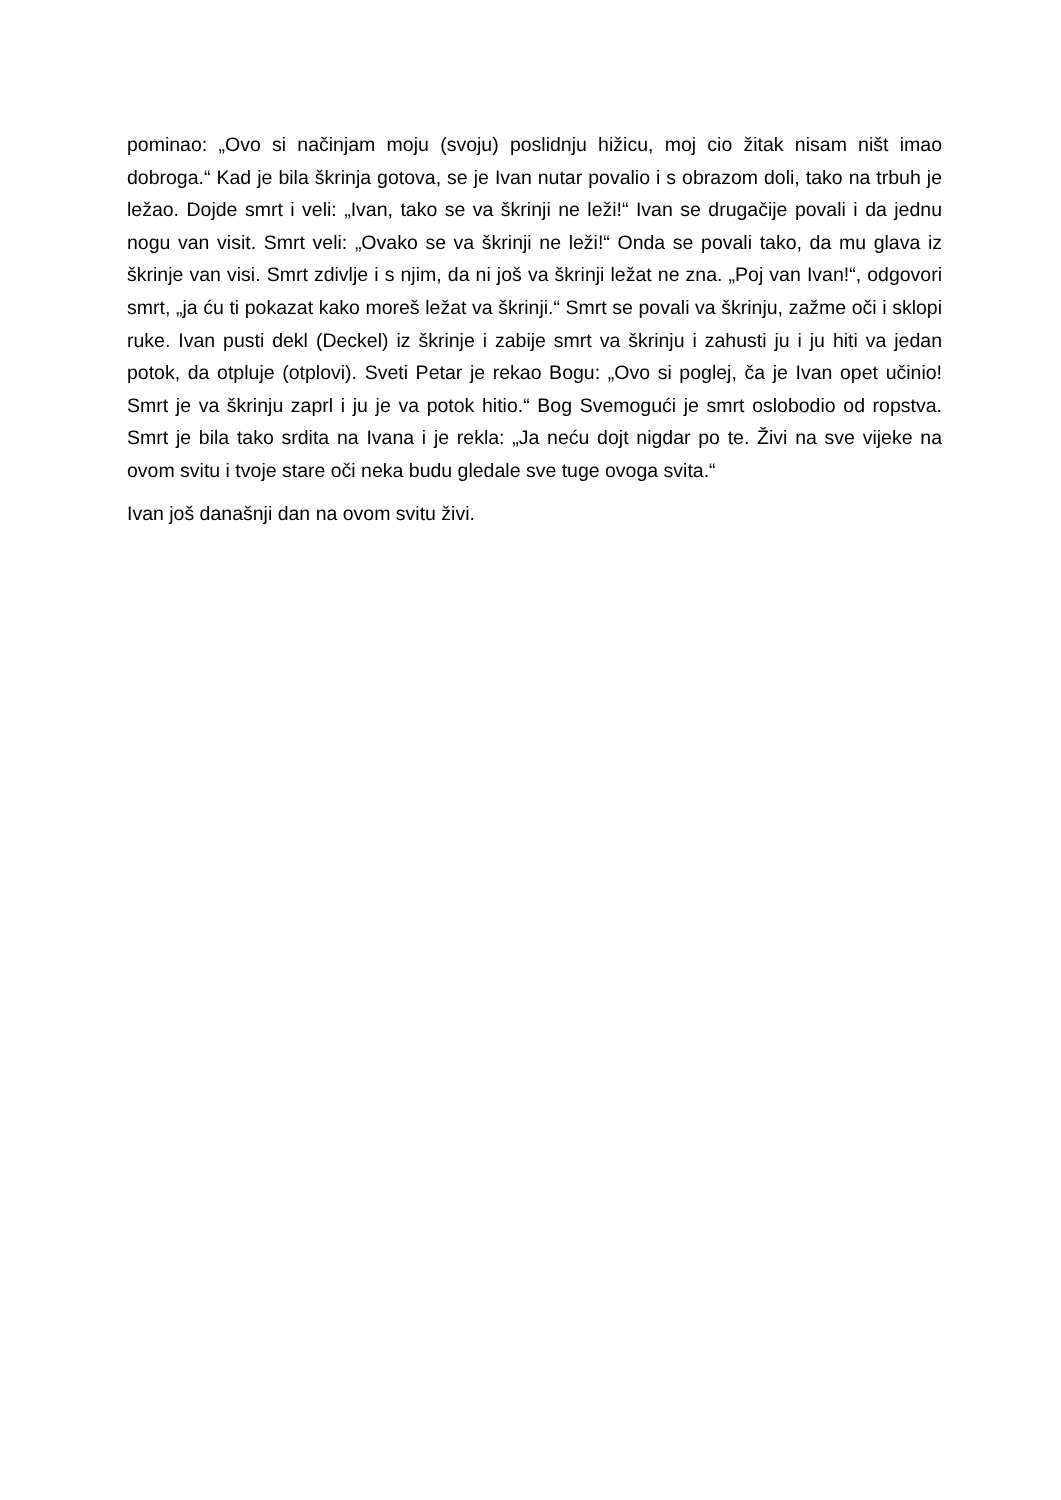pominao: „Ovo si načinjam moju (svoju) poslidnju hižicu, moj cio žitak nisam ništ imao dobroga.“ Kad je bila škrinja gotova, se je Ivan nutar povalio i s obrazom doli, tako na trbuh je ležao. Dojde smrt i veli: „Ivan, tako se va škrinji ne leži!“ Ivan se drugačije povali i da jednu nogu van visit. Smrt veli: „Ovako se va škrinji ne leži!“ Onda se povali tako, da mu glava iz škrinje van visi. Smrt zdivlje i s njim, da ni još va škrinji ležat ne zna. „Poj van Ivan!“, odgovori smrt, „ja ću ti pokazat kako moreš ležat va škrinji.“ Smrt se povali va škrinju, zažme oči i sklopi ruke. Ivan pusti dekl (Deckel) iz škrinje i zabije smrt va škrinju i zahusti ju i ju hiti va jedan potok, da otpluje (otplovi). Sveti Petar je rekao Bogu: „Ovo si poglej, ča je Ivan opet učinio! Smrt je va škrinju zaprl i ju je va potok hitio.“ Bog Svemogući je smrt oslobodio od ropstva. Smrt je bila tako srdita na Ivana i je rekla: „Ja neću dojt nigdar po te. Živi na sve vijeke na ovom svitu i tvoje stare oči neka budu gledale sve tuge ovoga svita.“
Ivan još današnji dan na ovom svitu živi.